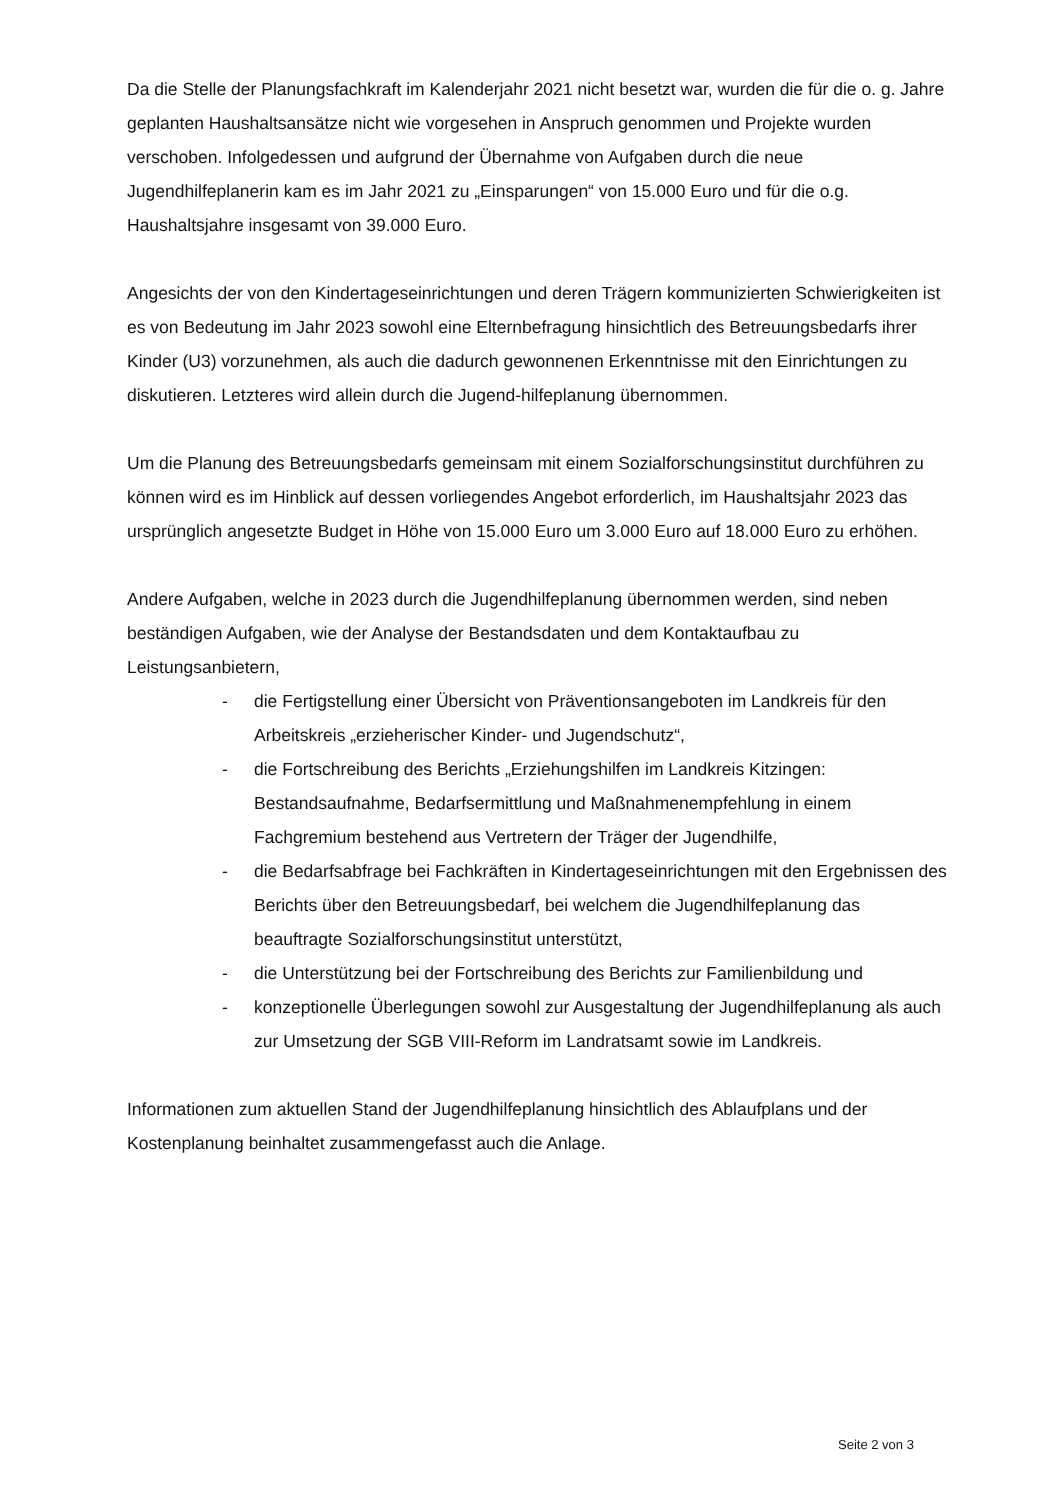Da die Stelle der Planungsfachkraft im Kalenderjahr 2021 nicht besetzt war, wurden die für die o. g. Jahre geplanten Haushaltsansätze nicht wie vorgesehen in Anspruch genommen und Projekte wurden verschoben. Infolgedessen und aufgrund der Übernahme von Aufgaben durch die neue Jugendhilfeplanerin kam es im Jahr 2021 zu „Einsparungen“ von 15.000 Euro und für die o.g. Haushaltsjahre insgesamt von 39.000 Euro.
Angesichts der von den Kindertageseinrichtungen und deren Trägern kommunizierten Schwierigkeiten ist es von Bedeutung im Jahr 2023 sowohl eine Elternbefragung hinsichtlich des Betreuungsbedarfs ihrer Kinder (U3) vorzunehmen, als auch die dadurch gewonnenen Erkenntnisse mit den Einrichtungen zu diskutieren. Letzteres wird allein durch die Jugend-hilfeplanung übernommen.
Um die Planung des Betreuungsbedarfs gemeinsam mit einem Sozialforschungsinstitut durchführen zu können wird es im Hinblick auf dessen vorliegendes Angebot erforderlich, im Haushaltsjahr 2023 das ursprünglich angesetzte Budget in Höhe von 15.000 Euro um 3.000 Euro auf 18.000 Euro zu erhöhen.
Andere Aufgaben, welche in 2023 durch die Jugendhilfeplanung übernommen werden, sind neben beständigen Aufgaben, wie der Analyse der Bestandsdaten und dem Kontaktaufbau zu Leistungsanbietern,
- die Fertigstellung einer Übersicht von Präventionsangeboten im Landkreis für den Arbeitskreis „erzieherischer Kinder- und Jugendschutz“,
- die Fortschreibung des Berichts „Erziehungshilfen im Landkreis Kitzingen: Bestandsaufnahme, Bedarfsermittlung und Maßnahmenempfehlung in einem Fachgremium bestehend aus Vertretern der Träger der Jugendhilfe,
- die Bedarfsabfrage bei Fachkräften in Kindertageseinrichtungen mit den Ergebnissen des Berichts über den Betreuungsbedarf, bei welchem die Jugendhilfeplanung das beauftragte Sozialforschungsinstitut unterstützt,
- die Unterstützung bei der Fortschreibung des Berichts zur Familienbildung und
- konzeptionelle Überlegungen sowohl zur Ausgestaltung der Jugendhilfeplanung als auch zur Umsetzung der SGB VIII-Reform im Landratsamt sowie im Landkreis.
Informationen zum aktuellen Stand der Jugendhilfeplanung hinsichtlich des Ablaufplans und der Kostenplanung beinhaltet zusammengefasst auch die Anlage.
Seite 2 von 3